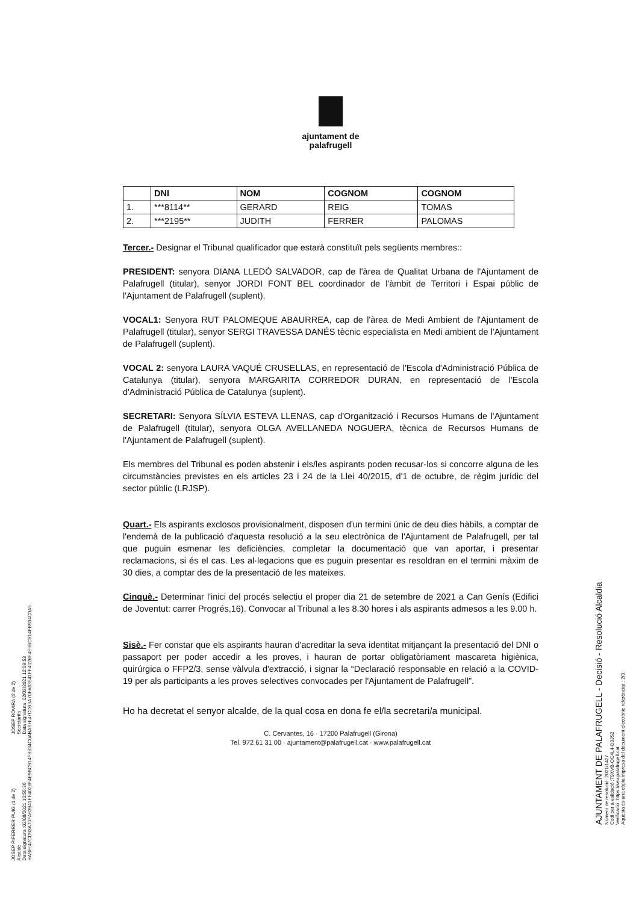ajuntament de
palafrugell
| | DNI | NOM | COGNOM | COGNOM |
| --- | --- | --- | --- | --- |
| 1. | ***8114** | GERARD | REIG | TOMAS |
| 2. | ***2195** | JUDITH | FERRER | PALOMAS |
Tercer.- Designar el Tribunal qualificador que estarà constituït pels següents membres::
PRESIDENT: senyora DIANA LLEDÓ SALVADOR, cap de l'àrea de Qualitat Urbana de l'Ajuntament de Palafrugell (titular), senyor JORDI FONT BEL coordinador de l'àmbit de Territori i Espai públic de l'Ajuntament de Palafrugell (suplent).
VOCAL1: Senyora RUT PALOMEQUE ABAURREA, cap de l'àrea de Medi Ambient de l'Ajuntament de Palafrugell (titular), senyor SERGI TRAVESSA DANÉS tècnic especialista en Medi ambient de l'Ajuntament de Palafrugell (suplent).
VOCAL 2: senyora LAURA VAQUÉ CRUSELLAS, en representació de l'Escola d'Administració Pública de Catalunya (titular), senyora MARGARITA CORREDOR DURAN, en representació de l'Escola d'Administració Pública de Catalunya (suplent).
SECRETARI: Senyora SÍLVIA ESTEVA LLENAS, cap d'Organització i Recursos Humans de l'Ajuntament de Palafrugell (titular), senyora OLGA AVELLANEDA NOGUERA, tècnica de Recursos Humans de l'Ajuntament de Palafrugell (suplent).
Els membres del Tribunal es poden abstenir i els/les aspirants poden recusar-los si concorre alguna de les circumstàncies previstes en els articles 23 i 24 de la Llei 40/2015, d'1 de octubre, de règim jurídic del sector públic (LRJSP).
Quart.- Els aspirants exclosos provisionalment, disposen d'un termini únic de deu dies hàbils, a comptar de l'endemà de la publicació d'aquesta resolució a la seu electrònica de l'Ajuntament de Palafrugell, per tal que puguin esmenar les deficiències, completar la documentació que van aportar, i presentar reclamacions, si és el cas. Les al·legacions que es puguin presentar es resoldran en el termini màxim de 30 dies, a comptar des de la presentació de les mateixes.
Cinquè.- Determinar l'inici del procés selectiu el proper dia 21 de setembre de 2021 a Can Genís (Edifici de Joventut: carrer Progrés,16). Convocar al Tribunal a les 8.30 hores i als aspirants admesos a les 9.00 h.
Sisè.- Fer constar que els aspirants hauran d'acreditar la seva identitat mitjançant la presentació del DNI o passaport per poder accedir a les proves, i hauran de portar obligatòriament mascareta higiènica, quirúrgica o FFP2/3, sense vàlvula d'extracció, i signar la “Declaració responsable en relació a la COVID-19 per als participants a les proves selectives convocades per l'Ajuntament de Palafrugell”.
Ho ha decretat el senyor alcalde, de la qual cosa en dona fe el/la secretari/a municipal.
C. Cervantes, 16 · 17200 Palafrugell (Girona)
Tel. 972 61 31 00 · ajuntament@palafrugell.cat · www.palafrugell.cat
JOSEP ROVIRA (2 de 2)
Secretari/a
Data signatura :02/08/2021 12:09:53
HASH:47CD93A70FA63941FF4026F4E9BC914FB934C0A5
JOSEP PIFERRER PUIG (1 de 2)
Alcalde
Data signatura :02/08/2021 10:55:36
HASH:47CD93A70FA63941FF4026F4E9BC914FB934C0A5
AJUNTAMENT DE PALAFRUGELL - Decisió - Resolució Alcaldia
Número de resolució: 2021/1427
Codi per a validació :T9XVB-OC4L4-D3JS2
Verificació :https://seu.palafrugell.cat
Aquesta és una còpia impresa del document electrònic referènciat : 2/3.